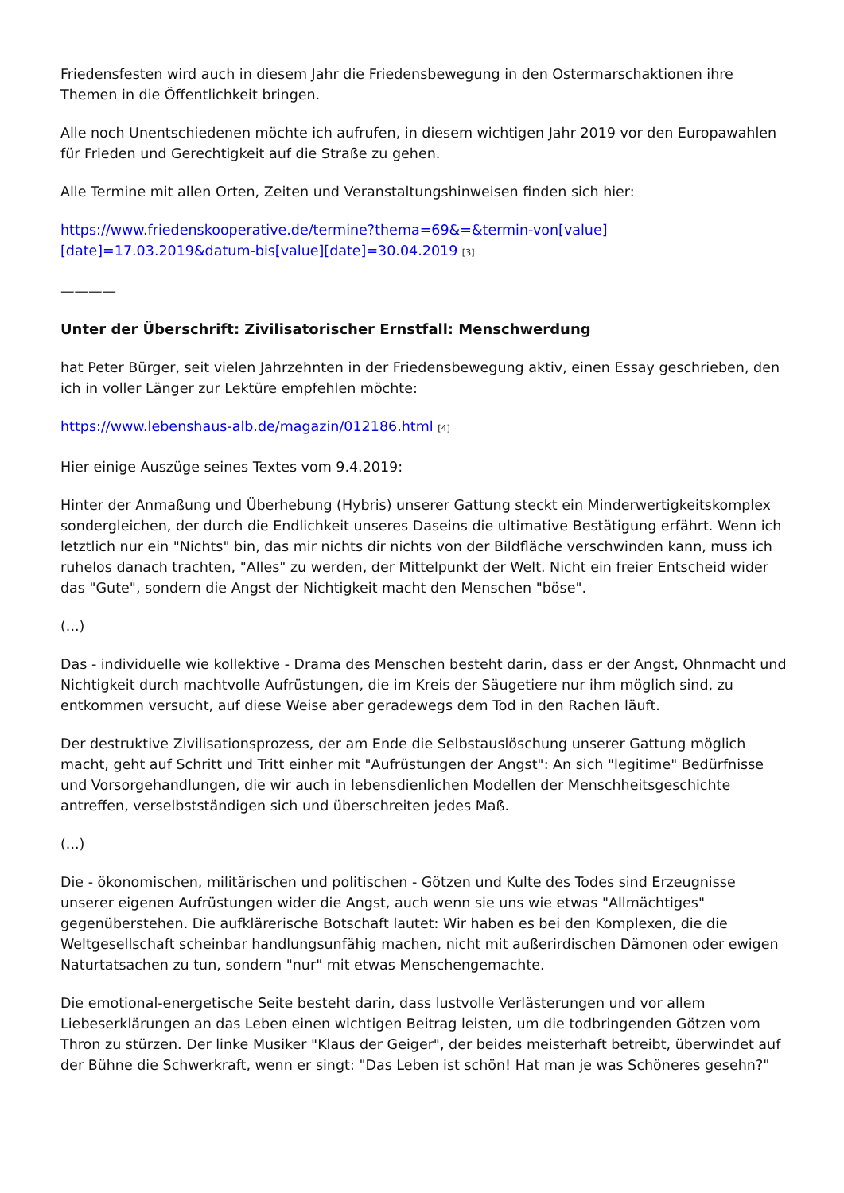Friedensfesten wird auch in diesem Jahr die Friedensbewegung in den Ostermarschaktionen ihre Themen in die Öffentlichkeit bringen.
Alle noch Unentschiedenen möchte ich aufrufen, in diesem wichtigen Jahr 2019 vor den Europawahlen für Frieden und Gerechtigkeit auf die Straße zu gehen.
Alle Termine mit allen Orten, Zeiten und Veranstaltungshinweisen finden sich hier:
https://www.friedenskooperative.de/termine?thema=69&=&termin-von[value][date]=17.03.2019&datum-bis[value][date]=30.04.2019 <sup>[3]</sup>
————
Unter der Überschrift: Zivilisatorischer Ernstfall: Menschwerdung
hat Peter Bürger, seit vielen Jahrzehnten in der Friedensbewegung aktiv, einen Essay geschrieben, den ich in voller Länger zur Lektüre empfehlen möchte:
https://www.lebenshaus-alb.de/magazin/012186.html <sup>[4]</sup>
Hier einige Auszüge seines Textes vom 9.4.2019:
Hinter der Anmaßung und Überhebung (Hybris) unserer Gattung steckt ein Minderwertigkeitskomplex sondergleichen, der durch die Endlichkeit unseres Daseins die ultimative Bestätigung erfährt. Wenn ich letztlich nur ein "Nichts" bin, das mir nichts dir nichts von der Bildfläche verschwinden kann, muss ich ruhelos danach trachten, "Alles" zu werden, der Mittelpunkt der Welt. Nicht ein freier Entscheid wider das "Gute", sondern die Angst der Nichtigkeit macht den Menschen "böse".
(...)
Das - individuelle wie kollektive - Drama des Menschen besteht darin, dass er der Angst, Ohnmacht und Nichtigkeit durch machtvolle Aufrüstungen, die im Kreis der Säugetiere nur ihm möglich sind, zu entkommen versucht, auf diese Weise aber geradewegs dem Tod in den Rachen läuft.
Der destruktive Zivilisationsprozess, der am Ende die Selbstauslöschung unserer Gattung möglich macht, geht auf Schritt und Tritt einher mit "Aufrüstungen der Angst": An sich "legitime" Bedürfnisse und Vorsorgehandlungen, die wir auch in lebensdienlichen Modellen der Menschheitsgeschichte antreffen, verselbstständigen sich und überschreiten jedes Maß.
(...)
Die - ökonomischen, militärischen und politischen - Götzen und Kulte des Todes sind Erzeugnisse unserer eigenen Aufrüstungen wider die Angst, auch wenn sie uns wie etwas "Allmächtiges" gegenüberstehen. Die aufklärerische Botschaft lautet: Wir haben es bei den Komplexen, die die Weltgesellschaft scheinbar handlungsunfähig machen, nicht mit außerirdischen Dämonen oder ewigen Naturtatsachen zu tun, sondern "nur" mit etwas Menschengemachte.
Die emotional-energetische Seite besteht darin, dass lustvolle Verlästerungen und vor allem Liebeserklärungen an das Leben einen wichtigen Beitrag leisten, um die todbringenden Götzen vom Thron zu stürzen. Der linke Musiker "Klaus der Geiger", der beides meisterhaft betreibt, überwindet auf der Bühne die Schwerkraft, wenn er singt: "Das Leben ist schön! Hat man je was Schöneres gesehn?"